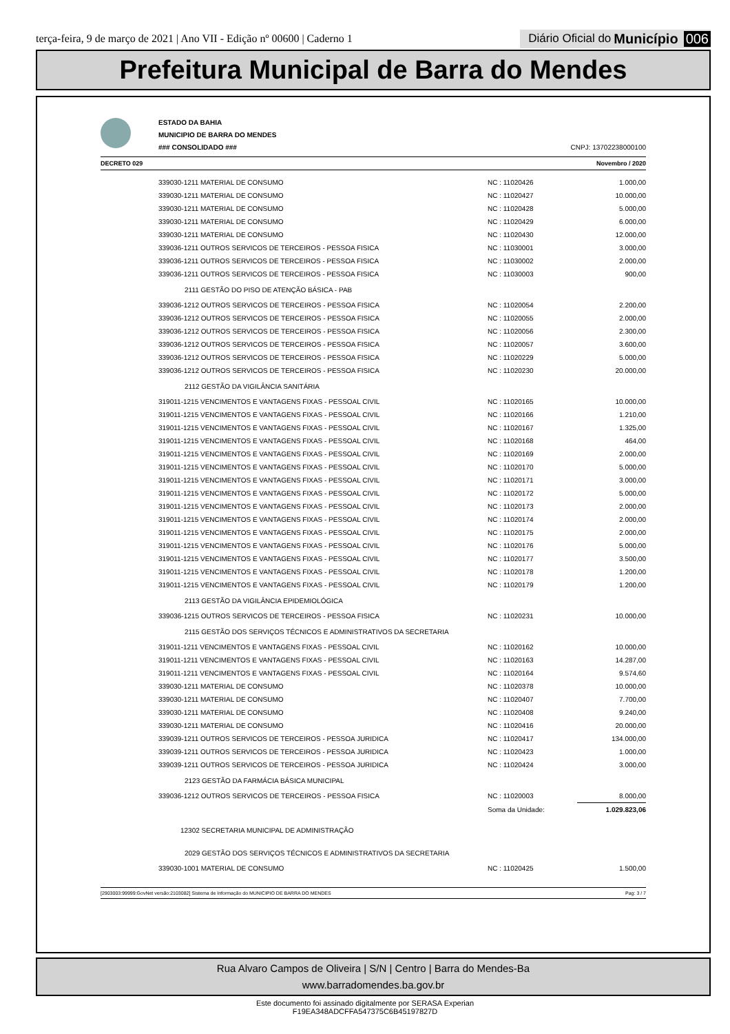terça-feira, 9 de março de 2021 | Ano VII - Edição nº 00600 | Caderno 1
Diário Oficial do Município 006
Prefeitura Municipal de Barra do Mendes
ESTADO DA BAHIA
MUNICIPIO DE BARRA DO MENDES
### CONSOLIDADO ### CNPJ: 13702238000100
DECRETO 029 Novembro / 2020
| 339030-1211 MATERIAL DE CONSUMO | NC : 11020426 | 1.000,00 |
| 339030-1211 MATERIAL DE CONSUMO | NC : 11020427 | 10.000,00 |
| 339030-1211 MATERIAL DE CONSUMO | NC : 11020428 | 5.000,00 |
| 339030-1211 MATERIAL DE CONSUMO | NC : 11020429 | 6.000,00 |
| 339030-1211 MATERIAL DE CONSUMO | NC : 11020430 | 12.000,00 |
| 339036-1211 OUTROS SERVICOS DE TERCEIROS - PESSOA FISICA | NC : 11030001 | 3.000,00 |
| 339036-1211 OUTROS SERVICOS DE TERCEIROS - PESSOA FISICA | NC : 11030002 | 2.000,00 |
| 339036-1211 OUTROS SERVICOS DE TERCEIROS - PESSOA FISICA | NC : 11030003 | 900,00 |
| 2111 GESTÃO DO PISO DE ATENÇÃO BÁSICA - PAB | | |
| 339036-1212 OUTROS SERVICOS DE TERCEIROS - PESSOA FISICA | NC : 11020054 | 2.200,00 |
| 339036-1212 OUTROS SERVICOS DE TERCEIROS - PESSOA FISICA | NC : 11020055 | 2.000,00 |
| 339036-1212 OUTROS SERVICOS DE TERCEIROS - PESSOA FISICA | NC : 11020056 | 2.300,00 |
| 339036-1212 OUTROS SERVICOS DE TERCEIROS - PESSOA FISICA | NC : 11020057 | 3.600,00 |
| 339036-1212 OUTROS SERVICOS DE TERCEIROS - PESSOA FISICA | NC : 11020229 | 5.000,00 |
| 339036-1212 OUTROS SERVICOS DE TERCEIROS - PESSOA FISICA | NC : 11020230 | 20.000,00 |
| 2112 GESTÃO DA VIGILÂNCIA SANITÁRIA | | |
| 319011-1215 VENCIMENTOS E VANTAGENS FIXAS - PESSOAL CIVIL | NC : 11020165 | 10.000,00 |
| 319011-1215 VENCIMENTOS E VANTAGENS FIXAS - PESSOAL CIVIL | NC : 11020166 | 1.210,00 |
| 319011-1215 VENCIMENTOS E VANTAGENS FIXAS - PESSOAL CIVIL | NC : 11020167 | 1.325,00 |
| 319011-1215 VENCIMENTOS E VANTAGENS FIXAS - PESSOAL CIVIL | NC : 11020168 | 464,00 |
| 319011-1215 VENCIMENTOS E VANTAGENS FIXAS - PESSOAL CIVIL | NC : 11020169 | 2.000,00 |
| 319011-1215 VENCIMENTOS E VANTAGENS FIXAS - PESSOAL CIVIL | NC : 11020170 | 5.000,00 |
| 319011-1215 VENCIMENTOS E VANTAGENS FIXAS - PESSOAL CIVIL | NC : 11020171 | 3.000,00 |
| 319011-1215 VENCIMENTOS E VANTAGENS FIXAS - PESSOAL CIVIL | NC : 11020172 | 5.000,00 |
| 319011-1215 VENCIMENTOS E VANTAGENS FIXAS - PESSOAL CIVIL | NC : 11020173 | 2.000,00 |
| 319011-1215 VENCIMENTOS E VANTAGENS FIXAS - PESSOAL CIVIL | NC : 11020174 | 2.000,00 |
| 319011-1215 VENCIMENTOS E VANTAGENS FIXAS - PESSOAL CIVIL | NC : 11020175 | 2.000,00 |
| 319011-1215 VENCIMENTOS E VANTAGENS FIXAS - PESSOAL CIVIL | NC : 11020176 | 5.000,00 |
| 319011-1215 VENCIMENTOS E VANTAGENS FIXAS - PESSOAL CIVIL | NC : 11020177 | 3.500,00 |
| 319011-1215 VENCIMENTOS E VANTAGENS FIXAS - PESSOAL CIVIL | NC : 11020178 | 1.200,00 |
| 319011-1215 VENCIMENTOS E VANTAGENS FIXAS - PESSOAL CIVIL | NC : 11020179 | 1.200,00 |
| 2113 GESTÃO DA VIGILÂNCIA EPIDEMIOLÓGICA | | |
| 339036-1215 OUTROS SERVICOS DE TERCEIROS - PESSOA FISICA | NC : 11020231 | 10.000,00 |
| 2115 GESTÃO DOS SERVIÇOS TÉCNICOS E ADMINISTRATIVOS DA SECRETARIA | | |
| 319011-1211 VENCIMENTOS E VANTAGENS FIXAS - PESSOAL CIVIL | NC : 11020162 | 10.000,00 |
| 319011-1211 VENCIMENTOS E VANTAGENS FIXAS - PESSOAL CIVIL | NC : 11020163 | 14.287,00 |
| 319011-1211 VENCIMENTOS E VANTAGENS FIXAS - PESSOAL CIVIL | NC : 11020164 | 9.574,60 |
| 339030-1211 MATERIAL DE CONSUMO | NC : 11020378 | 10.000,00 |
| 339030-1211 MATERIAL DE CONSUMO | NC : 11020407 | 7.700,00 |
| 339030-1211 MATERIAL DE CONSUMO | NC : 11020408 | 9.240,00 |
| 339030-1211 MATERIAL DE CONSUMO | NC : 11020416 | 20.000,00 |
| 339039-1211 OUTROS SERVICOS DE TERCEIROS - PESSOA JURIDICA | NC : 11020417 | 134.000,00 |
| 339039-1211 OUTROS SERVICOS DE TERCEIROS - PESSOA JURIDICA | NC : 11020423 | 1.000,00 |
| 339039-1211 OUTROS SERVICOS DE TERCEIROS - PESSOA JURIDICA | NC : 11020424 | 3.000,00 |
| 2123 GESTÃO DA FARMÁCIA BÁSICA MUNICIPAL | | |
| 339036-1212 OUTROS SERVICOS DE TERCEIROS - PESSOA FISICA | NC : 11020003 | 8.000,00 |
| | Soma da Unidade: | 1.029.823,06 |
| 12302 SECRETARIA MUNICIPAL DE ADMINISTRAÇÃO | | |
| 2029 GESTÃO DOS SERVIÇOS TÉCNICOS E ADMINISTRATIVOS DA SECRETARIA | | |
| 339030-1001 MATERIAL DE CONSUMO | NC : 11020425 | 1.500,00 |
[2903003:99999:GovNet versão:2103082] Sistema de Informação do MUNICIPIO DE BARRA DO MENDES Pag: 3 / 7
Rua Alvaro Campos de Oliveira | S/N | Centro | Barra do Mendes-Ba
www.barradomendes.ba.gov.br
Este documento foi assinado digitalmente por SERASA Experian
F19EA348ADCFFA547375C6B45197827D